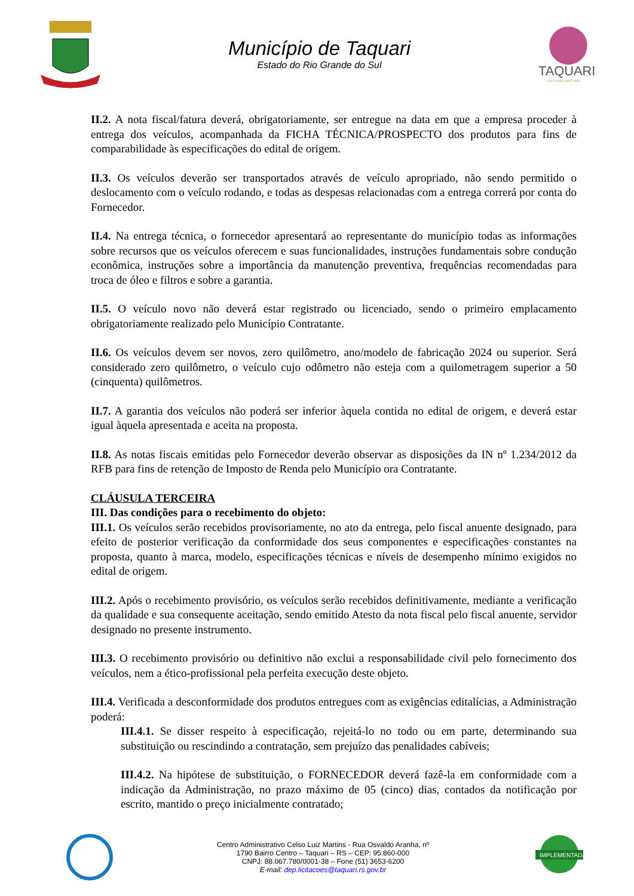Município de Taquari
Estado do Rio Grande do Sul
TAQUARI
CULTURA E HISTÓRIA
II.2. A nota fiscal/fatura deverá, obrigatoriamente, ser entregue na data em que a empresa proceder à entrega dos veículos, acompanhada da FICHA TÉCNICA/PROSPECTO dos produtos para fins de comparabilidade às especificações do edital de origem.
II.3. Os veículos deverão ser transportados através de veículo apropriado, não sendo permitido o deslocamento com o veículo rodando, e todas as despesas relacionadas com a entrega correrá por conta do Fornecedor.
II.4. Na entrega técnica, o fornecedor apresentará ao representante do município todas as informações sobre recursos que os veículos oferecem e suas funcionalidades, instruções fundamentais sobre condução econômica, instruções sobre a importância da manutenção preventiva, frequências recomendadas para troca de óleo e filtros e sobre a garantia.
II.5. O veículo novo não deverá estar registrado ou licenciado, sendo o primeiro emplacamento obrigatoriamente realizado pelo Município Contratante.
II.6. Os veículos devem ser novos, zero quilômetro, ano/modelo de fabricação 2024 ou superior. Será considerado zero quilômetro, o veículo cujo odômetro não esteja com a quilometragem superior a 50 (cinquenta) quilômetros.
II.7. A garantia dos veículos não poderá ser inferior àquela contida no edital de origem, e deverá estar igual àquela apresentada e aceita na proposta.
II.8. As notas fiscais emitidas pelo Fornecedor deverão observar as disposições da IN nº 1.234/2012 da RFB para fins de retenção de Imposto de Renda pelo Município ora Contratante.
CLÁUSULA TERCEIRA
III. Das condições para o recebimento do objeto:
III.1. Os veículos serão recebidos provisoriamente, no ato da entrega, pelo fiscal anuente designado, para efeito de posterior verificação da conformidade dos seus componentes e especificações constantes na proposta, quanto à marca, modelo, especificações técnicas e níveis de desempenho mínimo exigidos no edital de origem.
III.2. Após o recebimento provisório, os veículos serão recebidos definitivamente, mediante a verificação da qualidade e sua consequente aceitação, sendo emitido Atesto da nota fiscal pelo fiscal anuente, servidor designado no presente instrumento.
III.3. O recebimento provisório ou definitivo não exclui a responsabilidade civil pelo fornecimento dos veículos, nem a ético-profissional pela perfeita execução deste objeto.
III.4. Verificada a desconformidade dos produtos entregues com as exigências editalícias, a Administração poderá:
III.4.1. Se disser respeito à especificação, rejeitá-lo no todo ou em parte, determinando sua substituição ou rescindindo a contratação, sem prejuízo das penalidades cabíveis;
III.4.2. Na hipótese de substituição, o FORNECEDOR deverá fazê-la em conformidade com a indicação da Administração, no prazo máximo de 05 (cinco) dias, contados da notificação por escrito, mantido o preço inicialmente contratado;
Centro Administrativo Celso Luiz Martins - Rua Osvaldo Aranha, nº
1790 Bairro Centro – Taquari – RS – CEP: 95.860-000
CNPJ: 88.067.780/0001-38 – Fone (51) 3653-6200
E-mail: dep.licitacoes@taquari.rs.gov.br
IMPLEMENTADA